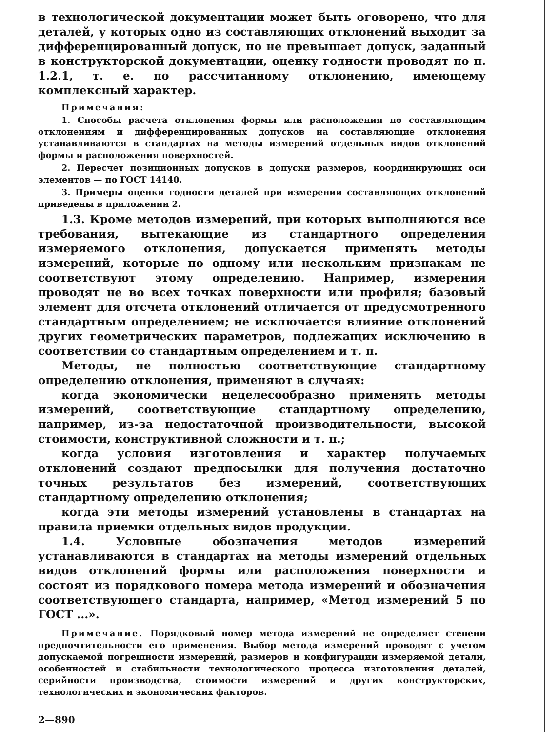в технологической документации может быть оговорено, что для деталей, у которых одно из составляющих отклонений выходит за дифференцированный допуск, но не превышает допуск, заданный в конструкторской документации, оценку годности проводят по п. 1.2.1, т. е. по рассчитанному отклонению, имеющему комплексный характер.
Примечания:
1. Способы расчета отклонения формы или расположения по составляющим отклонениям и дифференцированных допусков на составляющие отклонения устанавливаются в стандартах на методы измерений отдельных видов отклонений формы и расположения поверхностей.
2. Пересчет позиционных допусков в допуски размеров, координирующих оси элементов — по ГОСТ 14140.
3. Примеры оценки годности деталей при измерении составляющих отклонений приведены в приложении 2.
1.3. Кроме методов измерений, при которых выполняются все требования, вытекающие из стандартного определения измеряемого отклонения, допускается применять методы измерений, которые по одному или нескольким признакам не соответствуют этому определению. Например, измерения проводят не во всех точках поверхности или профиля; базовый элемент для отсчета отклонений отличается от предусмотренного стандартным определением; не исключается влияние отклонений других геометрических параметров, подлежащих исключению в соответствии со стандартным определением и т. п.
Методы, не полностью соответствующие стандартному определению отклонения, применяют в случаях:
когда экономически нецелесообразно применять методы измерений, соответствующие стандартному определению, например, из-за недостаточной производительности, высокой стоимости, конструктивной сложности и т. п.;
когда условия изготовления и характер получаемых отклонений создают предпосылки для получения достаточно точных результатов без измерений, соответствующих стандартному определению отклонения;
когда эти методы измерений установлены в стандартах на правила приемки отдельных видов продукции.
1.4. Условные обозначения методов измерений устанавливаются в стандартах на методы измерений отдельных видов отклонений формы или расположения поверхности и состоят из порядкового номера метода измерений и обозначения соответствующего стандарта, например, «Метод измерений 5 по ГОСТ ...».
Примечание. Порядковый номер метода измерений не определяет степени предпочтительности его применения. Выбор метода измерений проводят с учетом допускаемой погрешности измерений, размеров и конфигурации измеряемой детали, особенностей и стабильности технологического процесса изготовления деталей, серийности производства, стоимости измерений и других конструкторских, технологических и экономических факторов.
2—890